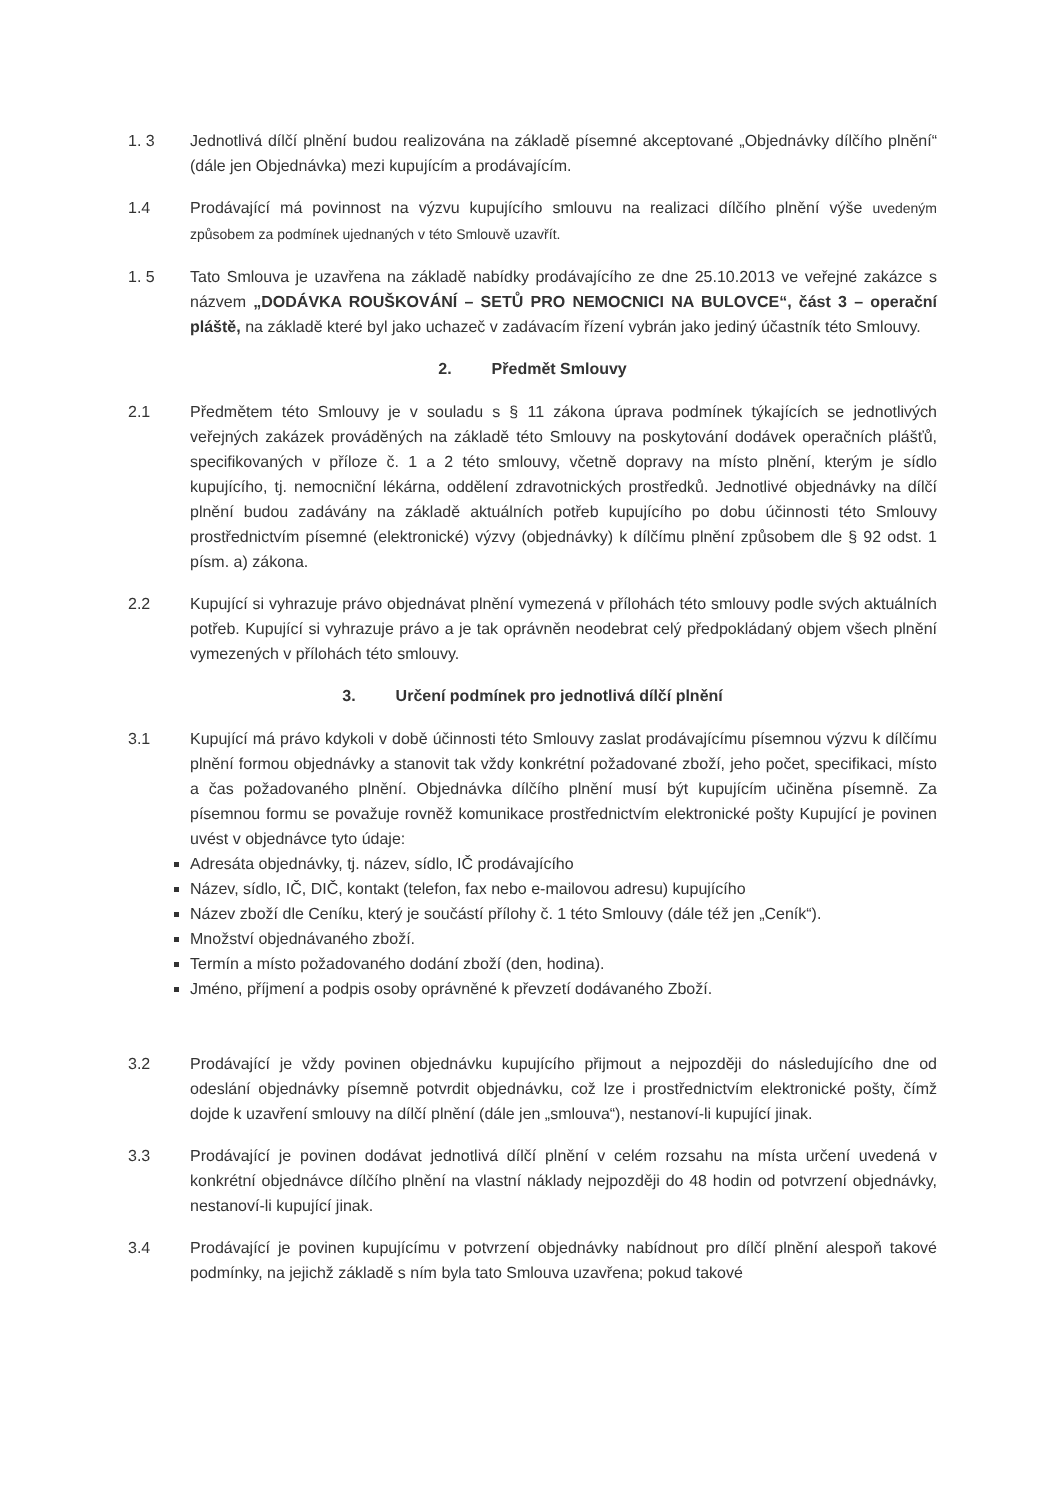1. 3 Jednotlivá dílčí plnění budou realizována na základě písemné akceptované „Objednávky dílčího plnění“ (dále jen Objednávka) mezi kupujícím a prodávajícím.
1.4 Prodávající má povinnost na výzvu kupujícího smlouvu na realizaci dílčího plnění výše uvedeným způsobem za podmínek ujednaných v této Smlouvě uzavřít.
1. 5 Tato Smlouva je uzavřena na základě nabídky prodávajícího ze dne 25.10.2013 ve veřejné zakázce s názvem „DODÁVKA ROUŠKOVÁNÍ – SETŮ PRO NEMOCNICI NA BULOVCE“, část 3 – operační pláště, na základě které byl jako uchazeč v zadávacím řízení vybrán jako jediný účastník této Smlouvy.
2. Předmět Smlouvy
2.1 Předmětem této Smlouvy je v souladu s § 11 zákona úprava podmínek týkajících se jednotlivých veřejných zakázek prováděných na základě této Smlouvy na poskytování dodávek operačních plášťů, specifikovaných v příloze č. 1 a 2 této smlouvy, včetně dopravy na místo plnění, kterým je sídlo kupujícího, tj. nemocniční lékárna, oddělení zdravotnických prostředků. Jednotlivé objednávky na dílčí plnění budou zadávány na základě aktuálních potřeb kupujícího po dobu účinnosti této Smlouvy prostřednictvím písemné (elektronické) výzvy (objednávky) k dílčímu plnění způsobem dle § 92 odst. 1 písm. a) zákona.
2.2 Kupující si vyhrazuje právo objednávat plnění vymezená v přílohách této smlouvy podle svých aktuálních potřeb. Kupující si vyhrazuje právo a je tak oprávněn neodebrat celý předpokládaný objem všech plnění vymezených v přílohách této smlouvy.
3. Určení podmínek pro jednotlivá dílčí plnění
3.1 Kupující má právo kdykoli v době účinnosti této Smlouvy zaslat prodávajícímu písemnou výzvu k dílčímu plnění formou objednávky a stanovit tak vždy konkrétní požadované zboží, jeho počet, specifikaci, místo a čas požadovaného plnění. Objednávka dílčího plnění musí být kupujícím učiněna písemně. Za písemnou formu se považuje rovněž komunikace prostřednictvím elektronické pošty Kupující je povinen uvést v objednávce tyto údaje:
Adresáta objednávky, tj. název, sídlo, IČ prodávajícího
Název, sídlo, IČ, DIČ, kontakt (telefon, fax nebo e-mailovou adresu) kupujícího
Název zboží dle Ceníku, který je součástí přílohy č. 1 této Smlouvy (dále též jen „Ceník“).
Množství objednávaného zboží.
Termín a místo požadovaného dodání zboží (den, hodina).
Jméno, příjmení a podpis osoby oprávněné k převzetí dodávaného Zboží.
3.2 Prodávající je vždy povinen objednávku kupujícího přijmout a nejpozději do následujícího dne od odeslání objednávky písemně potvrdit objednávku, což lze i prostřednictvím elektronické pošty, čímž dojde k uzavření smlouvy na dílčí plnění (dále jen „smlouva“), nestanoví-li kupující jinak.
3.3 Prodávající je povinen dodávat jednotlivá dílčí plnění v celém rozsahu na místa určení uvedená v konkrétní objednávce dílčího plnění na vlastní náklady nejpozději do 48 hodin od potvrzení objednávky, nestanoví-li kupující jinak.
3.4 Prodávající je povinen kupujícímu v potvrzení objednávky nabídnout pro dílčí plnění alespoň takové podmínky, na jejichž základě s ním byla tato Smlouva uzavřena; pokud takové